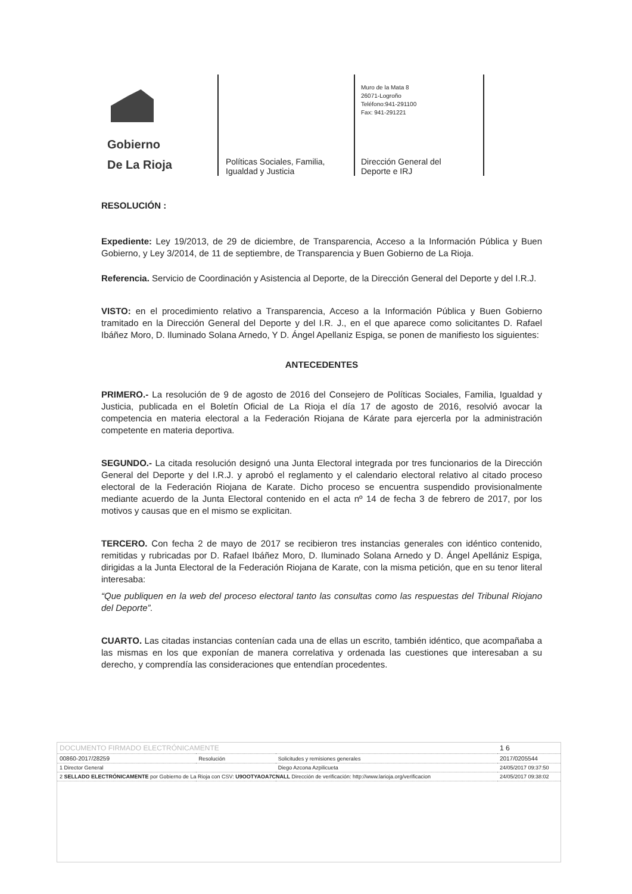Gobierno
De La Rioja
Políticas Sociales, Familia,
Igualdad y Justicia
Muro de la Mata 8
26071-Logroño
Teléfono:941-291100
Fax: 941-291221
Dirección General del
Deporte e IRJ
RESOLUCIÓN :
Expediente: Ley 19/2013, de 29 de diciembre, de Transparencia, Acceso a la Información Pública y Buen Gobierno, y Ley 3/2014, de 11 de septiembre, de Transparencia y Buen Gobierno de La Rioja.
Referencia. Servicio de Coordinación y Asistencia al Deporte, de la Dirección General del Deporte y del I.R.J.
VISTO: en el procedimiento relativo a Transparencia, Acceso a la Información Pública y Buen Gobierno tramitado en la Dirección General del Deporte y del I.R. J., en el que aparece como solicitantes D. Rafael Ibáñez Moro, D. Iluminado Solana Arnedo, Y D. Ángel Apellaniz Espiga, se ponen de manifiesto los siguientes:
ANTECEDENTES
PRIMERO.- La resolución de 9 de agosto de 2016 del Consejero de Políticas Sociales, Familia, Igualdad y Justicia, publicada en el Boletín Oficial de La Rioja el día 17 de agosto de 2016, resolvió avocar la competencia en materia electoral a la Federación Riojana de Kárate para ejercerla por la administración competente en materia deportiva.
SEGUNDO.- La citada resolución designó una Junta Electoral integrada por tres funcionarios de la Dirección General del Deporte y del I.R.J. y aprobó el reglamento y el calendario electoral relativo al citado proceso electoral de la Federación Riojana de Karate. Dicho proceso se encuentra suspendido provisionalmente mediante acuerdo de la Junta Electoral contenido en el acta nº 14 de fecha 3 de febrero de 2017, por los motivos y causas que en el mismo se explicitan.
TERCERO. Con fecha 2 de mayo de 2017 se recibieron tres instancias generales con idéntico contenido, remitidas y rubricadas por D. Rafael Ibáñez Moro, D. Iluminado Solana Arnedo y D. Ángel Apellániz Espiga, dirigidas a la Junta Electoral de la Federación Riojana de Karate, con la misma petición, que en su tenor literal interesaba:
“Que publiquen en la web del proceso electoral tanto las consultas como las respuestas del Tribunal Riojano del Deporte”.
CUARTO. Las citadas instancias contenían cada una de ellas un escrito, también idéntico, que acompañaba a las mismas en los que exponían de manera correlativa y ordenada las cuestiones que interesaban a su derecho, y comprendía las consideraciones que entendían procedentes.
| DOCUMENTO FIRMADO ELECTRÓNICAMENTE | | | 1 6 |
| 00860-2017/28259 | Resolución | Solicitudes y remisiones generales | 2017/0205544 |
| 1 Director General | | Diego Azcona Azpilicueta | 24/05/2017 09:37:50 |
| 2 SELLADO ELECTRÓNICAMENTE por Gobierno de La Rioja con CSV: U9OOTYAOA7CNALL Dirección de verificación: http://www.larioja.org/verificacion | | | 24/05/2017 09:38:02 |